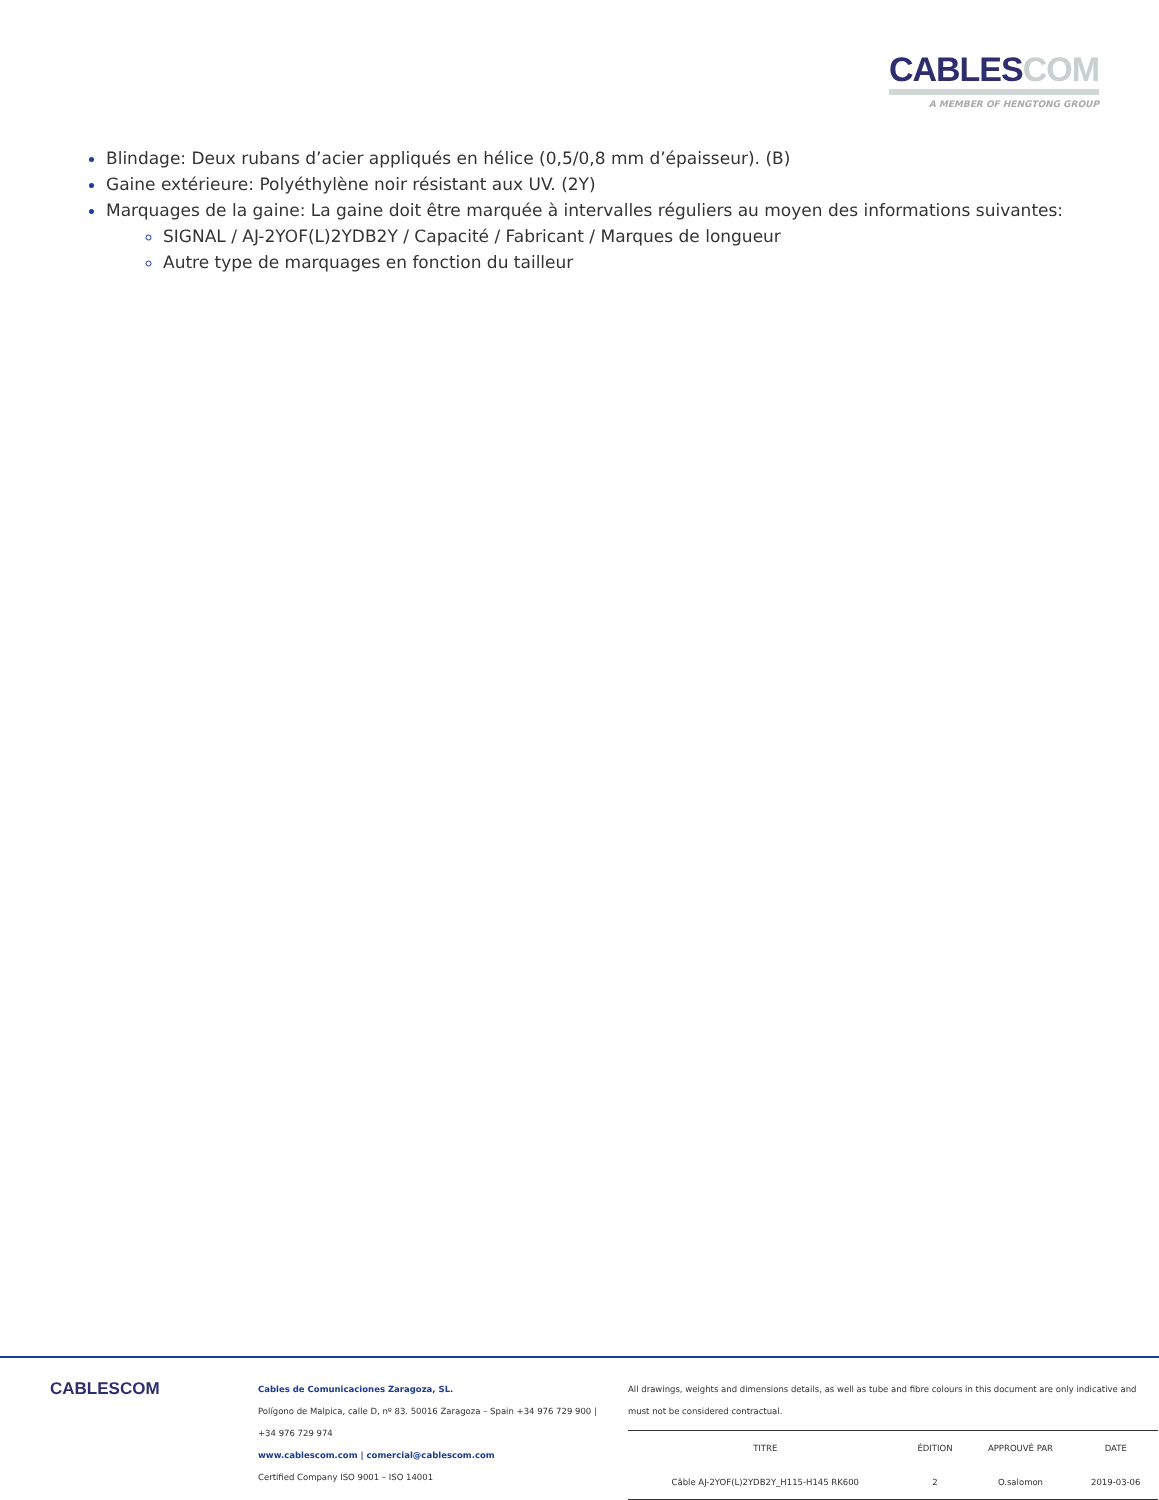CABLESCOM
A MEMBER OF HENGTONG GROUP
Blindage: Deux rubans d’acier appliqués en hélice (0,5/0,8 mm d’épaisseur). (B)
Gaine extérieure: Polyéthylène noir résistant aux UV. (2Y)
Marquages de la gaine: La gaine doit être marquée à intervalles réguliers au moyen des informations suivantes:
SIGNAL / AJ-2YOF(L)2YDB2Y / Capacité / Fabricant / Marques de longueur
Autre type de marquages en fonction du tailleur
CABLESCOM
Cables de Comunicaciones Zaragoza, SL.
Polígono de Malpica, calle D, nº 83. 50016 Zaragoza – Spain +34 976 729 900 |
+34 976 729 974
www.cablescom.com | comercial@cablescom.com
Certified Company ISO 9001 – ISO 14001
All drawings, weights and dimensions details, as well as tube and fibre colours in this document are only indicative and must not be considered contractual.
| TITRE | ÉDITION | APPROUVÉ PAR | DATE |
| --- | --- | --- | --- |
| Câble AJ-2YOF(L)2YDB2Y_H115-H145 RK600 | 2 | O.salomon | 2019-03-06 |